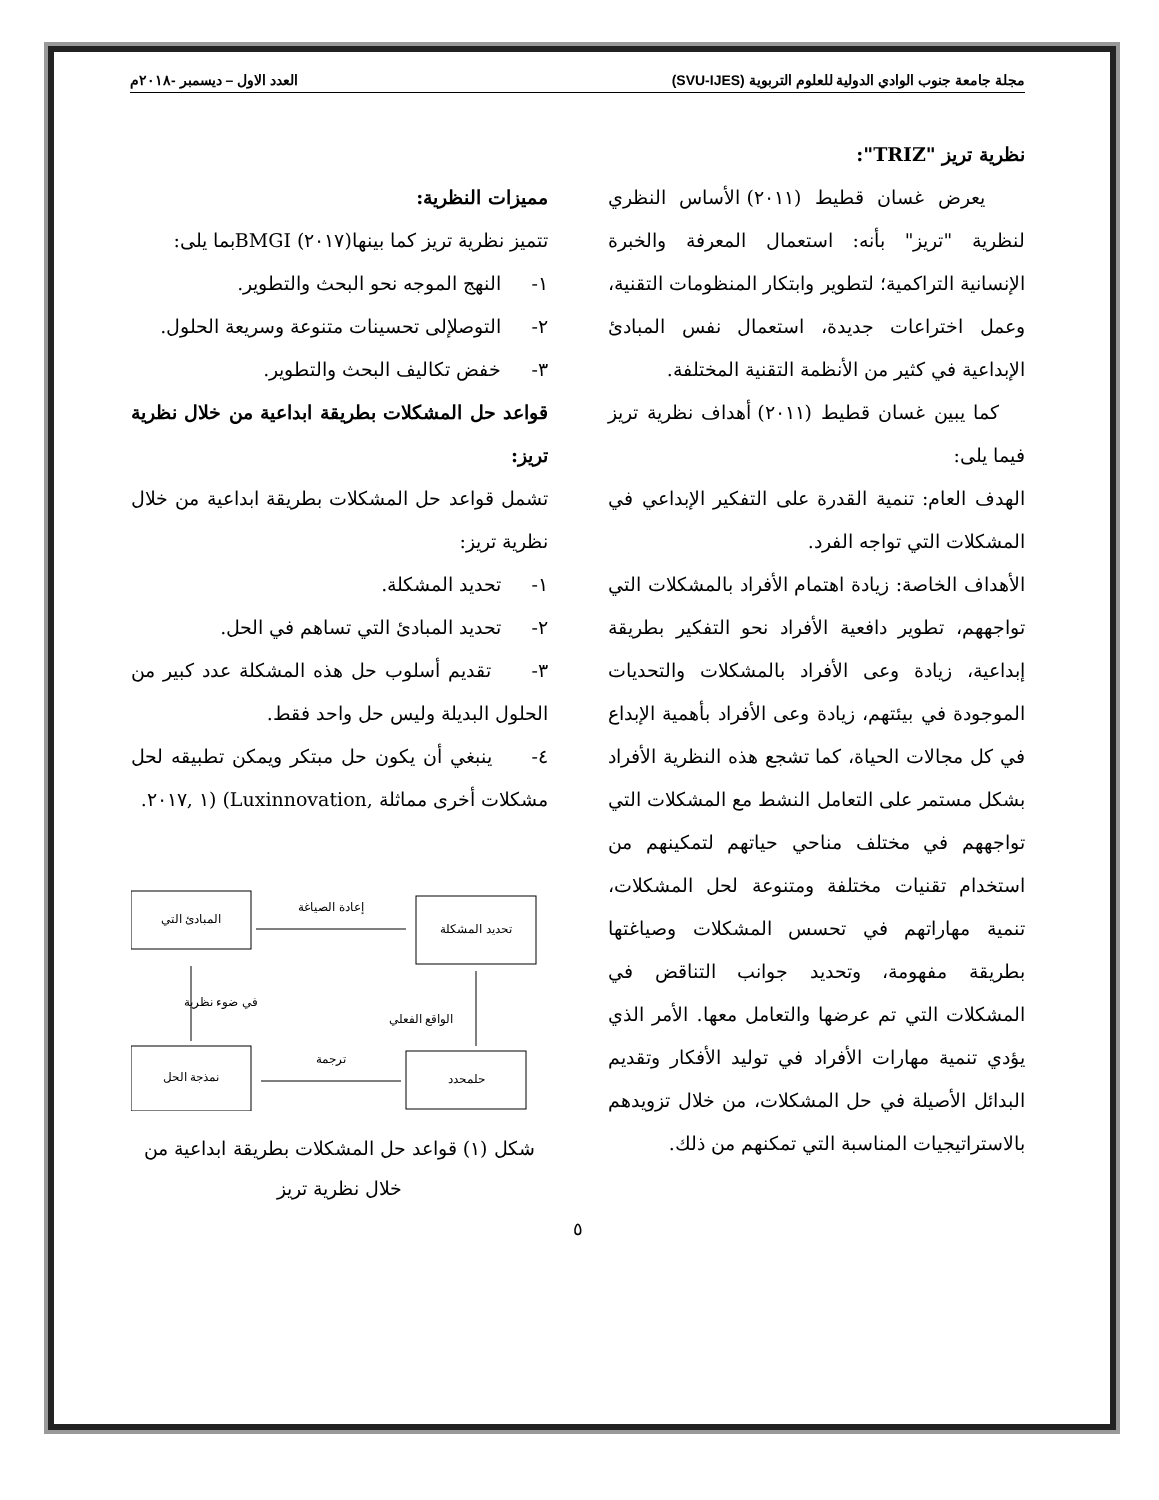مجلة جامعة جنوب الوادي الدولية للعلوم التربوية (SVU-IJES) العدد الاول – ديسمبر -٢٠١٨م
نظرية تريز "TRIZ":
يعرض غسان قطيط (٢٠١١) الأساس النظري لنظرية "تريز" بأنه: استعمال المعرفة والخبرة الإنسانية التراكمية؛ لتطوير وابتكار المنظومات التقنية، وعمل اختراعات جديدة، استعمال نفس المبادئ الإبداعية في كثير من الأنظمة التقنية المختلفة.
كما يبين غسان قطيط (٢٠١١) أهداف نظرية تريز فيما يلى:
الهدف العام: تنمية القدرة على التفكير الإبداعي في المشكلات التي تواجه الفرد.
الأهداف الخاصة: زيادة اهتمام الأفراد بالمشكلات التي تواجههم، تطوير دافعية الأفراد نحو التفكير بطريقة إبداعية، زيادة وعى الأفراد بالمشكلات والتحديات الموجودة في بيئتهم، زيادة وعى الأفراد بأهمية الإبداع في كل مجالات الحياة، كما تشجع هذه النظرية الأفراد بشكل مستمر على التعامل النشط مع المشكلات التي تواجههم في مختلف مناحي حياتهم لتمكينهم من استخدام تقنيات مختلفة ومتنوعة لحل المشكلات، تنمية مهاراتهم في تحسس المشكلات وصياغتها بطريقة مفهومة، وتحديد جوانب التناقض في المشكلات التي تم عرضها والتعامل معها. الأمر الذي يؤدي تنمية مهارات الأفراد في توليد الأفكار وتقديم البدائل الأصيلة في حل المشكلات، من خلال تزويدهم بالاستراتيجيات المناسبة التي تمكنهم من ذلك.
مميزات النظرية:
تتميز نظرية تريز كما بينها(٢٠١٧) BMGIبما يلى:
١- النهج الموجه نحو البحث والتطوير.
٢- التوصلإلى تحسينات متنوعة وسريعة الحلول.
٣- خفض تكاليف البحث والتطوير.
قواعد حل المشكلات بطريقة ابداعية من خلال نظرية تريز:
تشمل قواعد حل المشكلات بطريقة ابداعية من خلال نظرية تريز:
١- تحديد المشكلة.
٢- تحديد المبادئ التي تساهم في الحل.
٣- تقديم أسلوب حل هذه المشكلة عدد كبير من الحلول البديلة وليس حل واحد فقط.
٤- ينبغي أن يكون حل مبتكر ويمكن تطبيقه لحل مشكلات أخرى مماثلة ,Luxinnovation) (١ ,٢٠١٧.
تحديد المشكلة
المبادئ التي
حلمحدد
نمذجة الحل
إعادة الصياغة
في ضوء نظرية
ترجمة
الواقع الفعلي
شكل (١) قواعد حل المشكلات بطريقة ابداعية من خلال نظرية تريز
٥